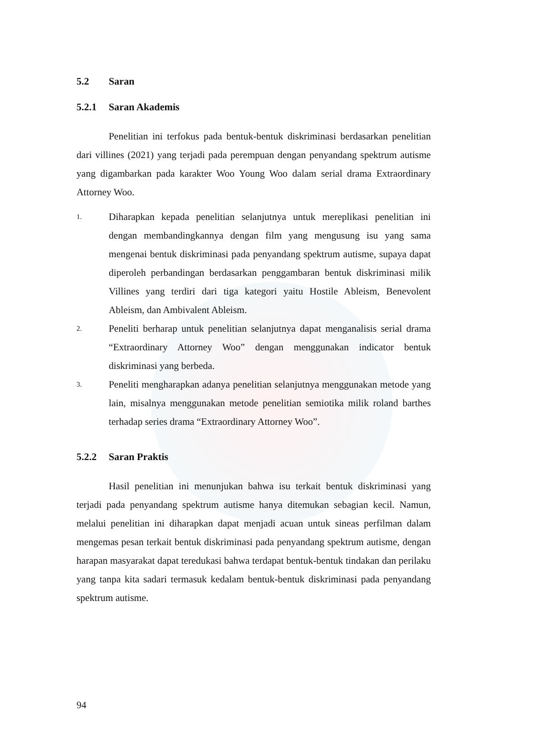5.2 Saran
5.2.1 Saran Akademis
Penelitian ini terfokus pada bentuk-bentuk diskriminasi berdasarkan penelitian dari villines (2021) yang terjadi pada perempuan dengan penyandang spektrum autisme yang digambarkan pada karakter Woo Young Woo dalam serial drama Extraordinary Attorney Woo.
1. Diharapkan kepada penelitian selanjutnya untuk mereplikasi penelitian ini dengan membandingkannya dengan film yang mengusung isu yang sama mengenai bentuk diskriminasi pada penyandang spektrum autisme, supaya dapat diperoleh perbandingan berdasarkan penggambaran bentuk diskriminasi milik Villines yang terdiri dari tiga kategori yaitu Hostile Ableism, Benevolent Ableism, dan Ambivalent Ableism.
2. Peneliti berharap untuk penelitian selanjutnya dapat menganalisis serial drama “Extraordinary Attorney Woo” dengan menggunakan indicator bentuk diskriminasi yang berbeda.
3. Peneliti mengharapkan adanya penelitian selanjutnya menggunakan metode yang lain, misalnya menggunakan metode penelitian semiotika milik roland barthes terhadap series drama “Extraordinary Attorney Woo”.
5.2.2 Saran Praktis
Hasil penelitian ini menunjukan bahwa isu terkait bentuk diskriminasi yang terjadi pada penyandang spektrum autisme hanya ditemukan sebagian kecil. Namun, melalui penelitian ini diharapkan dapat menjadi acuan untuk sineas perfilman dalam mengemas pesan terkait bentuk diskriminasi pada penyandang spektrum autisme, dengan harapan masyarakat dapat teredukasi bahwa terdapat bentuk-bentuk tindakan dan perilaku yang tanpa kita sadari termasuk kedalam bentuk-bentuk diskriminasi pada penyandang spektrum autisme.
94